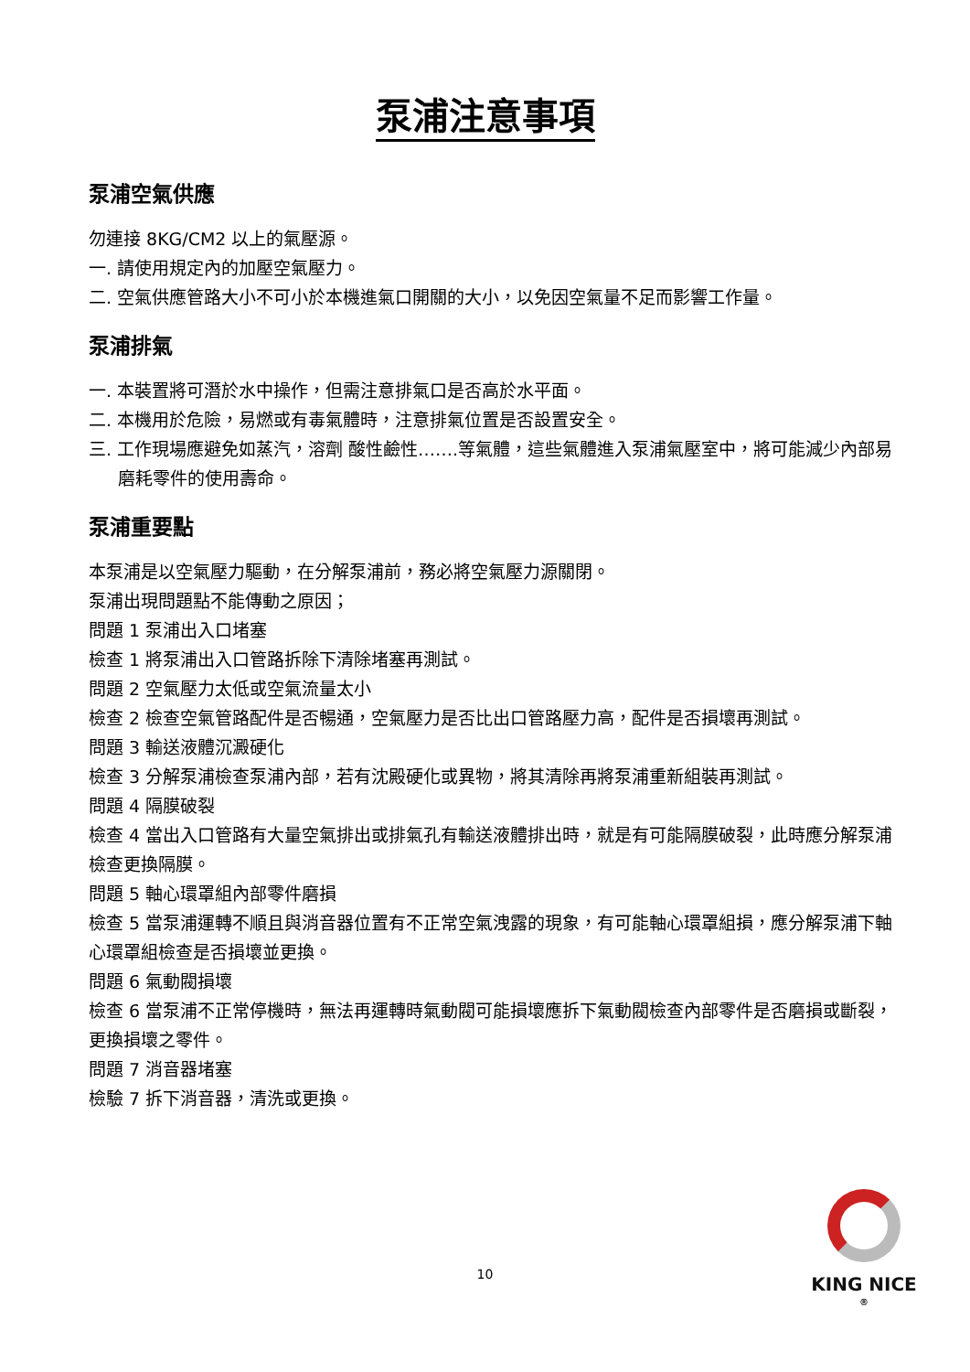泵浦注意事項
泵浦空氣供應
勿連接 8KG/CM2 以上的氣壓源。
一. 請使用規定內的加壓空氣壓力。
二. 空氣供應管路大小不可小於本機進氣口開關的大小，以免因空氣量不足而影響工作量。
泵浦排氣
一. 本裝置將可潛於水中操作，但需注意排氣口是否高於水平面。
二. 本機用於危險，易燃或有毒氣體時，注意排氣位置是否設置安全。
三. 工作現場應避免如蒸汽，溶劑 酸性鹼性…….等氣體，這些氣體進入泵浦氣壓室中，將可能減少內部易磨耗零件的使用壽命。
泵浦重要點
本泵浦是以空氣壓力驅動，在分解泵浦前，務必將空氣壓力源關閉。
泵浦出現問題點不能傳動之原因；
問題 1 泵浦出入口堵塞
檢查 1 將泵浦出入口管路拆除下清除堵塞再測試。
問題 2 空氣壓力太低或空氣流量太小
檢查 2 檢查空氣管路配件是否暢通，空氣壓力是否比出口管路壓力高，配件是否損壞再測試。
問題 3 輸送液體沉澱硬化
檢查 3 分解泵浦檢查泵浦內部，若有沈殿硬化或異物，將其清除再將泵浦重新組裝再測試。
問題 4 隔膜破裂
檢查 4 當出入口管路有大量空氣排出或排氣孔有輸送液體排出時，就是有可能隔膜破裂，此時應分解泵浦檢查更換隔膜。
問題 5 軸心環罩組內部零件磨損
檢查 5 當泵浦運轉不順且與消音器位置有不正常空氣洩露的現象，有可能軸心環罩組損，應分解泵浦下軸心環罩組檢查是否損壞並更換。
問題 6 氣動閥損壞
檢查 6 當泵浦不正常停機時，無法再運轉時氣動閥可能損壞應拆下氣動閥檢查內部零件是否磨損或斷裂，更換損壞之零件。
問題 7 消音器堵塞
檢驗 7 拆下消音器，清洗或更換。
10
KING NICE <sup>®</sup>